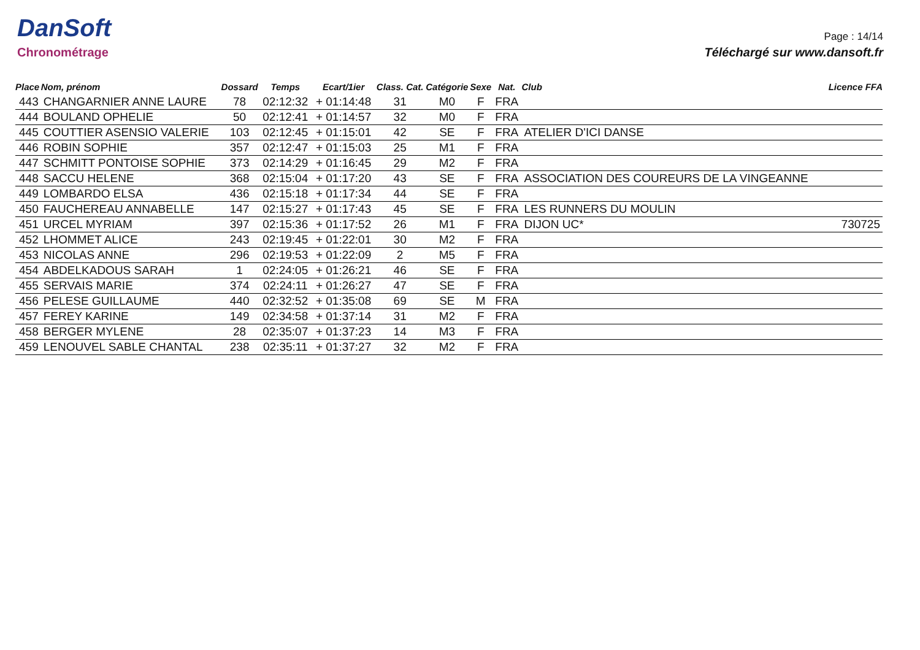DanSoft
Chronométrage
Page : 14/14
Téléchargé sur www.dansoft.fr
| Place | Nom, prénom | Dossard | Temps | Ecart/1ier | Class. Cat. | Catégorie | Sexe | Nat. | Club | Licence FFA |
| --- | --- | --- | --- | --- | --- | --- | --- | --- | --- | --- |
| 443 | CHANGARNIER ANNE LAURE | 78 | 02:12:32 | + 01:14:48 | 31 | M0 | F | FRA | | |
| 444 | BOULAND OPHELIE | 50 | 02:12:41 | + 01:14:57 | 32 | M0 | F | FRA | | |
| 445 | COUTTIER ASENSIO VALERIE | 103 | 02:12:45 | + 01:15:01 | 42 | SE | F | FRA | ATELIER D'ICI DANSE | |
| 446 | ROBIN SOPHIE | 357 | 02:12:47 | + 01:15:03 | 25 | M1 | F | FRA | | |
| 447 | SCHMITT PONTOISE SOPHIE | 373 | 02:14:29 | + 01:16:45 | 29 | M2 | F | FRA | | |
| 448 | SACCU HELENE | 368 | 02:15:04 | + 01:17:20 | 43 | SE | F | FRA | ASSOCIATION DES COUREURS DE LA VINGEANNE | |
| 449 | LOMBARDO ELSA | 436 | 02:15:18 | + 01:17:34 | 44 | SE | F | FRA | | |
| 450 | FAUCHEREAU ANNABELLE | 147 | 02:15:27 | + 01:17:43 | 45 | SE | F | FRA | LES RUNNERS DU MOULIN | |
| 451 | URCEL MYRIAM | 397 | 02:15:36 | + 01:17:52 | 26 | M1 | F | FRA | DIJON UC* | 730725 |
| 452 | LHOMMET ALICE | 243 | 02:19:45 | + 01:22:01 | 30 | M2 | F | FRA | | |
| 453 | NICOLAS ANNE | 296 | 02:19:53 | + 01:22:09 | 2 | M5 | F | FRA | | |
| 454 | ABDELKADOUS SARAH | 1 | 02:24:05 | + 01:26:21 | 46 | SE | F | FRA | | |
| 455 | SERVAIS MARIE | 374 | 02:24:11 | + 01:26:27 | 47 | SE | F | FRA | | |
| 456 | PELESE GUILLAUME | 440 | 02:32:52 | + 01:35:08 | 69 | SE | M | FRA | | |
| 457 | FEREY KARINE | 149 | 02:34:58 | + 01:37:14 | 31 | M2 | F | FRA | | |
| 458 | BERGER MYLENE | 28 | 02:35:07 | + 01:37:23 | 14 | M3 | F | FRA | | |
| 459 | LENOUVEL SABLE CHANTAL | 238 | 02:35:11 | + 01:37:27 | 32 | M2 | F | FRA | | |